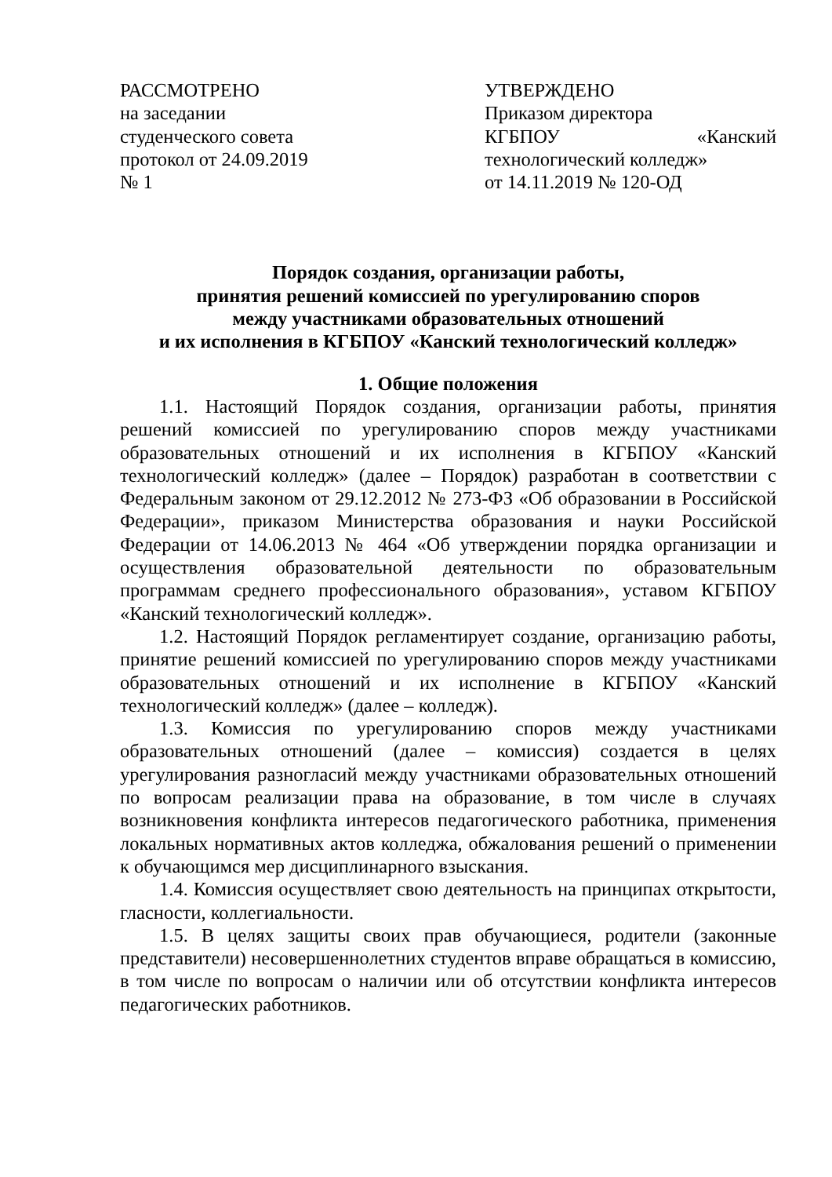РАССМОТРЕНО
на заседании
студенческого совета
протокол от 24.09.2019
№ 1
УТВЕРЖДЕНО
Приказом директора
КГБПОУ «Канский
технологический колледж»
от 14.11.2019 № 120-ОД
Порядок создания, организации работы,
принятия решений комиссией по урегулированию споров
между участниками образовательных отношений
и их исполнения в КГБПОУ «Канский технологический колледж»
1. Общие положения
1.1. Настоящий Порядок создания, организации работы, принятия решений комиссией по урегулированию споров между участниками образовательных отношений и их исполнения в КГБПОУ «Канский технологический колледж» (далее – Порядок) разработан в соответствии с Федеральным законом от 29.12.2012 № 273-ФЗ «Об образовании в Российской Федерации», приказом Министерства образования и науки Российской Федерации от 14.06.2013 № 464 «Об утверждении порядка организации и осуществления образовательной деятельности по образовательным программам среднего профессионального образования», уставом КГБПОУ «Канский технологический колледж».
1.2. Настоящий Порядок регламентирует создание, организацию работы, принятие решений комиссией по урегулированию споров между участниками образовательных отношений и их исполнение в КГБПОУ «Канский технологический колледж» (далее – колледж).
1.3. Комиссия по урегулированию споров между участниками образовательных отношений (далее – комиссия) создается в целях урегулирования разногласий между участниками образовательных отношений по вопросам реализации права на образование, в том числе в случаях возникновения конфликта интересов педагогического работника, применения локальных нормативных актов колледжа, обжалования решений о применении к обучающимся мер дисциплинарного взыскания.
1.4. Комиссия осуществляет свою деятельность на принципах открытости, гласности, коллегиальности.
1.5. В целях защиты своих прав обучающиеся, родители (законные представители) несовершеннолетних студентов вправе обращаться в комиссию, в том числе по вопросам о наличии или об отсутствии конфликта интересов педагогических работников.